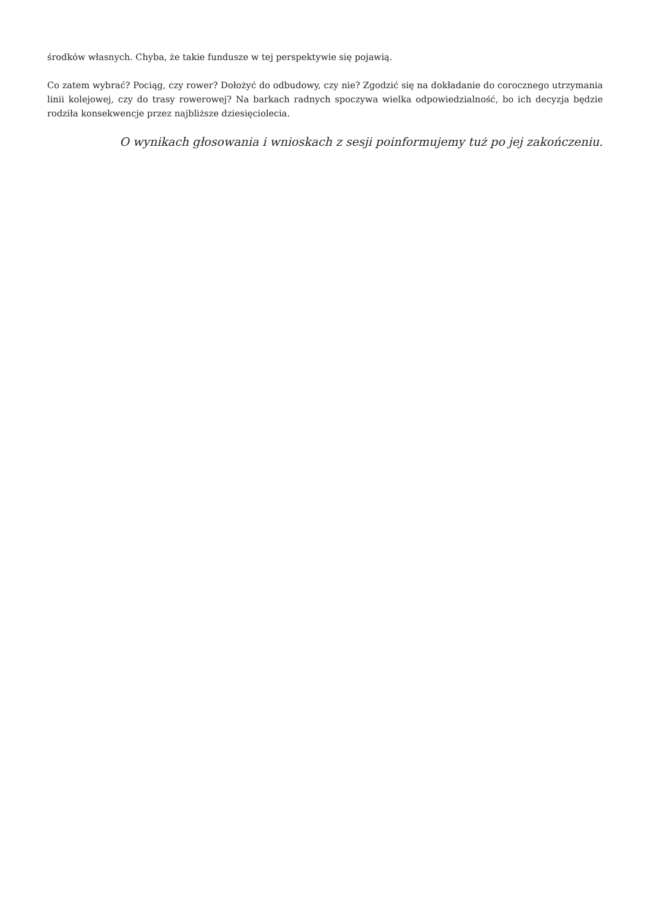środków własnych. Chyba, że takie fundusze w tej perspektywie się pojawią.
Co zatem wybrać? Pociąg, czy rower? Dołożyć do odbudowy, czy nie? Zgodzić się na dokładanie do corocznego utrzymania linii kolejowej, czy do trasy rowerowej? Na barkach radnych spoczywa wielka odpowiedzialność, bo ich decyzja będzie rodziła konsekwencje przez najbliższe dziesięciolecia.
O wynikach głosowania i wnioskach z sesji poinformujemy tuż po jej zakończeniu.